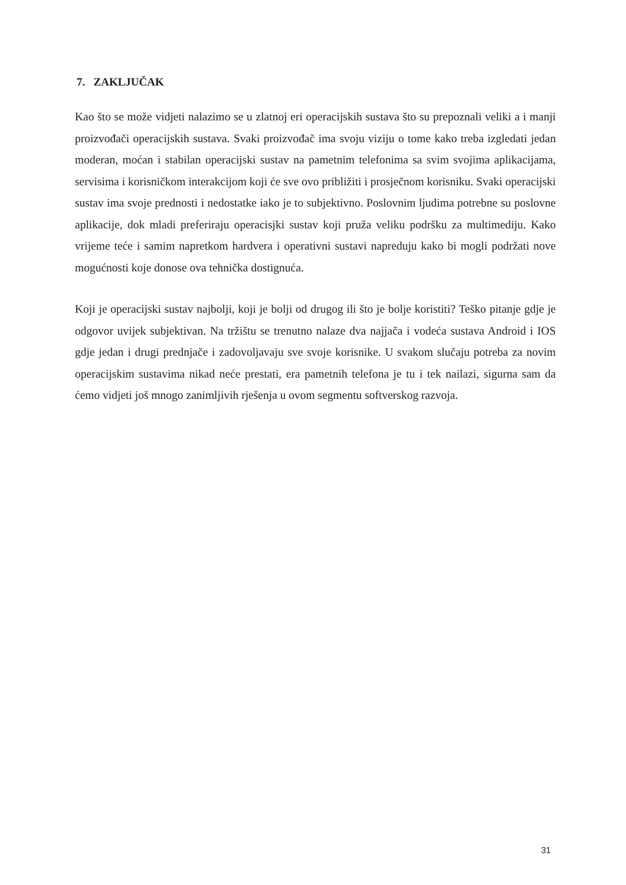7. ZAKLJUČAK
Kao što se može vidjeti nalazimo se u zlatnoj eri operacijskih sustava što su prepoznali veliki a i manji proizvođači operacijskih sustava. Svaki proizvođač ima svoju viziju o tome kako treba izgledati jedan moderan, moćan i stabilan operacijski sustav na pametnim telefonima sa svim svojima aplikacijama, servisima i korisničkom interakcijom koji će sve ovo približiti i prosječnom korisniku. Svaki operacijski sustav ima svoje prednosti i nedostatke iako je to subjektivno. Poslovnim ljudima potrebne su poslovne aplikacije, dok mladi preferiraju operacisjki sustav koji pruža veliku podršku za multimediju. Kako vrijeme teće i samim napretkom hardvera i operativni sustavi napreduju kako bi mogli podržati nove mogućnosti koje donose ova tehnička dostignuća.
Koji je operacijski sustav najbolji, koji je bolji od drugog ili što je bolje koristiti? Teško pitanje gdje je odgovor uvijek subjektivan. Na tržištu se trenutno nalaze dva najjača i vodeća sustava Android i IOS gdje jedan i drugi prednjače i zadovoljavaju sve svoje korisnike. U svakom slučaju potreba za novim operacijskim sustavima nikad neće prestati, era pametnih telefona je tu i tek nailazi, sigurna sam da ćemo vidjeti još mnogo zanimljivih rješenja u ovom segmentu softverskog razvoja.
31